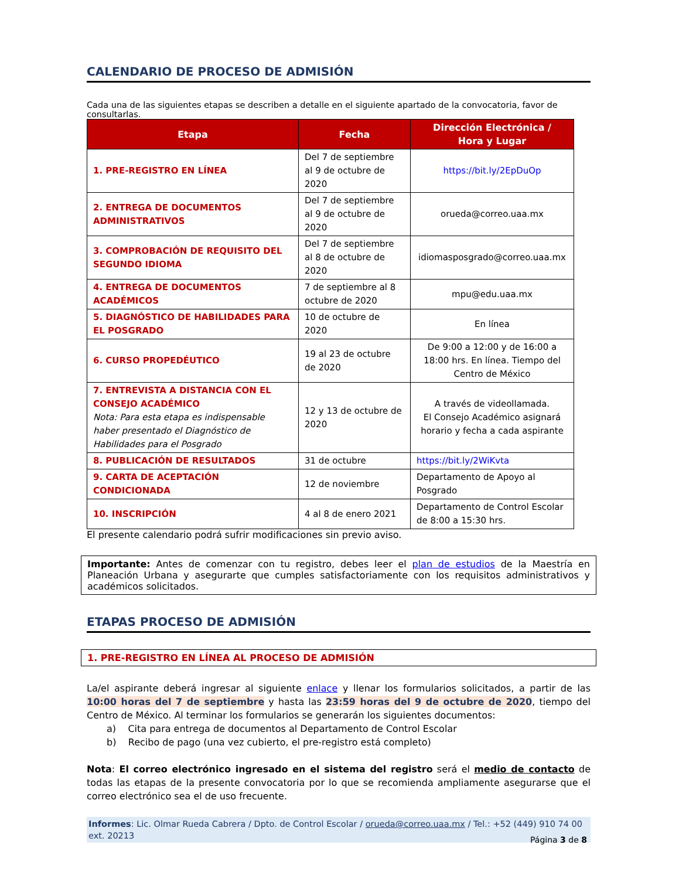CALENDARIO DE PROCESO DE ADMISIÓN
Cada una de las siguientes etapas se describen a detalle en el siguiente apartado de la convocatoria, favor de consultarlas.
| Etapa | Fecha | Dirección Electrónica / Hora y Lugar |
| --- | --- | --- |
| 1. PRE-REGISTRO EN LÍNEA | Del 7 de septiembre al 9 de octubre de 2020 | https://bit.ly/2EpDuOp |
| 2. ENTREGA DE DOCUMENTOS ADMINISTRATIVOS | Del 7 de septiembre al 9 de octubre de 2020 | orueda@correo.uaa.mx |
| 3. COMPROBACIÓN DE REQUISITO DEL SEGUNDO IDIOMA | Del 7 de septiembre al 8 de octubre de 2020 | idiomasposgrado@correo.uaa.mx |
| 4. ENTREGA DE DOCUMENTOS ACADÉMICOS | 7 de septiembre al 8 octubre de 2020 | mpu@edu.uaa.mx |
| 5. DIAGNÓSTICO DE HABILIDADES PARA EL POSGRADO | 10 de octubre de 2020 | En línea |
| 6. CURSO PROPEDÉUTICO | 19 al 23 de octubre de 2020 | De 9:00 a 12:00 y de 16:00 a 18:00 hrs. En línea. Tiempo del Centro de México |
| 7. ENTREVISTA A DISTANCIA CON EL CONSEJO ACADÉMICO Nota: Para esta etapa es indispensable haber presentado el Diagnóstico de Habilidades para el Posgrado | 12 y 13 de octubre de 2020 | A través de videollamada. El Consejo Académico asignará horario y fecha a cada aspirante |
| 8. PUBLICACIÓN DE RESULTADOS | 31 de octubre | https://bit.ly/2WiKvta |
| 9. CARTA DE ACEPTACIÓN CONDICIONADA | 12 de noviembre | Departamento de Apoyo al Posgrado |
| 10. INSCRIPCIÓN | 4 al 8 de enero 2021 | Departamento de Control Escolar de 8:00 a 15:30 hrs. |
El presente calendario podrá sufrir modificaciones sin previo aviso.
Importante: Antes de comenzar con tu registro, debes leer el plan de estudios de la Maestría en Planeación Urbana y asegurarte que cumples satisfactoriamente con los requisitos administrativos y académicos solicitados.
ETAPAS PROCESO DE ADMISIÓN
1. PRE-REGISTRO EN LÍNEA AL PROCESO DE ADMISIÓN
La/el aspirante deberá ingresar al siguiente enlace y llenar los formularios solicitados, a partir de las 10:00 horas del 7 de septiembre y hasta las 23:59 horas del 9 de octubre de 2020, tiempo del Centro de México. Al terminar los formularios se generarán los siguientes documentos:
a) Cita para entrega de documentos al Departamento de Control Escolar
b) Recibo de pago (una vez cubierto, el pre-registro está completo)
Nota: El correo electrónico ingresado en el sistema del registro será el medio de contacto de todas las etapas de la presente convocatoria por lo que se recomienda ampliamente asegurarse que el correo electrónico sea el de uso frecuente.
Informes: Lic. Olmar Rueda Cabrera / Dpto. de Control Escolar / orueda@correo.uaa.mx / Tel.: +52 (449) 910 74 00 ext. 20213
Página 3 de 8